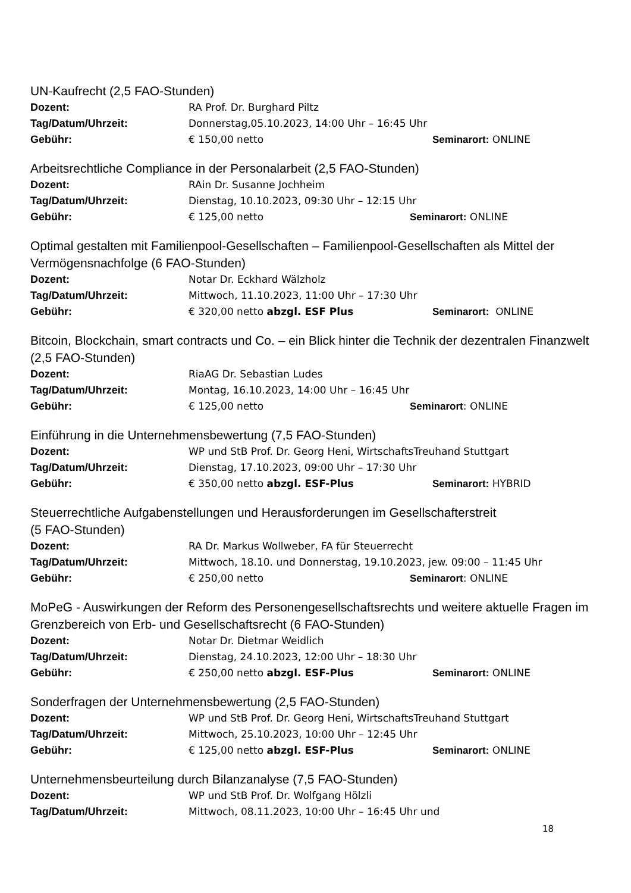UN-Kaufrecht (2,5 FAO-Stunden)
Dozent: RA Prof. Dr. Burghard Piltz
Tag/Datum/Uhrzeit: Donnerstag,05.10.2023, 14:00 Uhr – 16:45 Uhr
Gebühr: € 150,00 netto Seminarort: ONLINE
Arbeitsrechtliche Compliance in der Personalarbeit (2,5 FAO-Stunden)
Dozent: RAin Dr. Susanne Jochheim
Tag/Datum/Uhrzeit: Dienstag, 10.10.2023, 09:30 Uhr – 12:15 Uhr
Gebühr: € 125,00 netto Seminarort: ONLINE
Optimal gestalten mit Familienpool-Gesellschaften – Familienpool-Gesellschaften als Mittel der Vermögensnachfolge (6 FAO-Stunden)
Dozent: Notar Dr. Eckhard Wälzholz
Tag/Datum/Uhrzeit: Mittwoch, 11.10.2023, 11:00 Uhr – 17:30 Uhr
Gebühr: € 320,00 netto abzgl. ESF Plus Seminarort: ONLINE
Bitcoin, Blockchain, smart contracts und Co. – ein Blick hinter die Technik der dezentralen Finanzwelt (2,5 FAO-Stunden)
Dozent: RiaAG Dr. Sebastian Ludes
Tag/Datum/Uhrzeit: Montag, 16.10.2023, 14:00 Uhr – 16:45 Uhr
Gebühr: € 125,00 netto Seminarort: ONLINE
Einführung in die Unternehmensbewertung (7,5 FAO-Stunden)
Dozent: WP und StB Prof. Dr. Georg Heni, WirtschaftsTreuhand Stuttgart
Tag/Datum/Uhrzeit: Dienstag, 17.10.2023, 09:00 Uhr – 17:30 Uhr
Gebühr: € 350,00 netto abzgl. ESF-Plus Seminarort: HYBRID
Steuerrechtliche Aufgabenstellungen und Herausforderungen im Gesellschafterstreit
(5 FAO-Stunden)
Dozent: RA Dr. Markus Wollweber, FA für Steuerrecht
Tag/Datum/Uhrzeit: Mittwoch, 18.10. und Donnerstag, 19.10.2023, jew. 09:00 – 11:45 Uhr
Gebühr: € 250,00 netto Seminarort: ONLINE
MoPeG - Auswirkungen der Reform des Personengesellschaftsrechts und weitere aktuelle Fragen im Grenzbereich von Erb- und Gesellschaftsrecht (6 FAO-Stunden)
Dozent: Notar Dr. Dietmar Weidlich
Tag/Datum/Uhrzeit: Dienstag, 24.10.2023, 12:00 Uhr – 18:30 Uhr
Gebühr: € 250,00 netto abzgl. ESF-Plus Seminarort: ONLINE
Sonderfragen der Unternehmensbewertung (2,5 FAO-Stunden)
Dozent: WP und StB Prof. Dr. Georg Heni, WirtschaftsTreuhand Stuttgart
Tag/Datum/Uhrzeit: Mittwoch, 25.10.2023, 10:00 Uhr – 12:45 Uhr
Gebühr: € 125,00 netto abzgl. ESF-Plus Seminarort: ONLINE
Unternehmensbeurteilung durch Bilanzanalyse (7,5 FAO-Stunden)
Dozent: WP und StB Prof. Dr. Wolfgang Hölzli
Tag/Datum/Uhrzeit: Mittwoch, 08.11.2023, 10:00 Uhr – 16:45 Uhr und
18